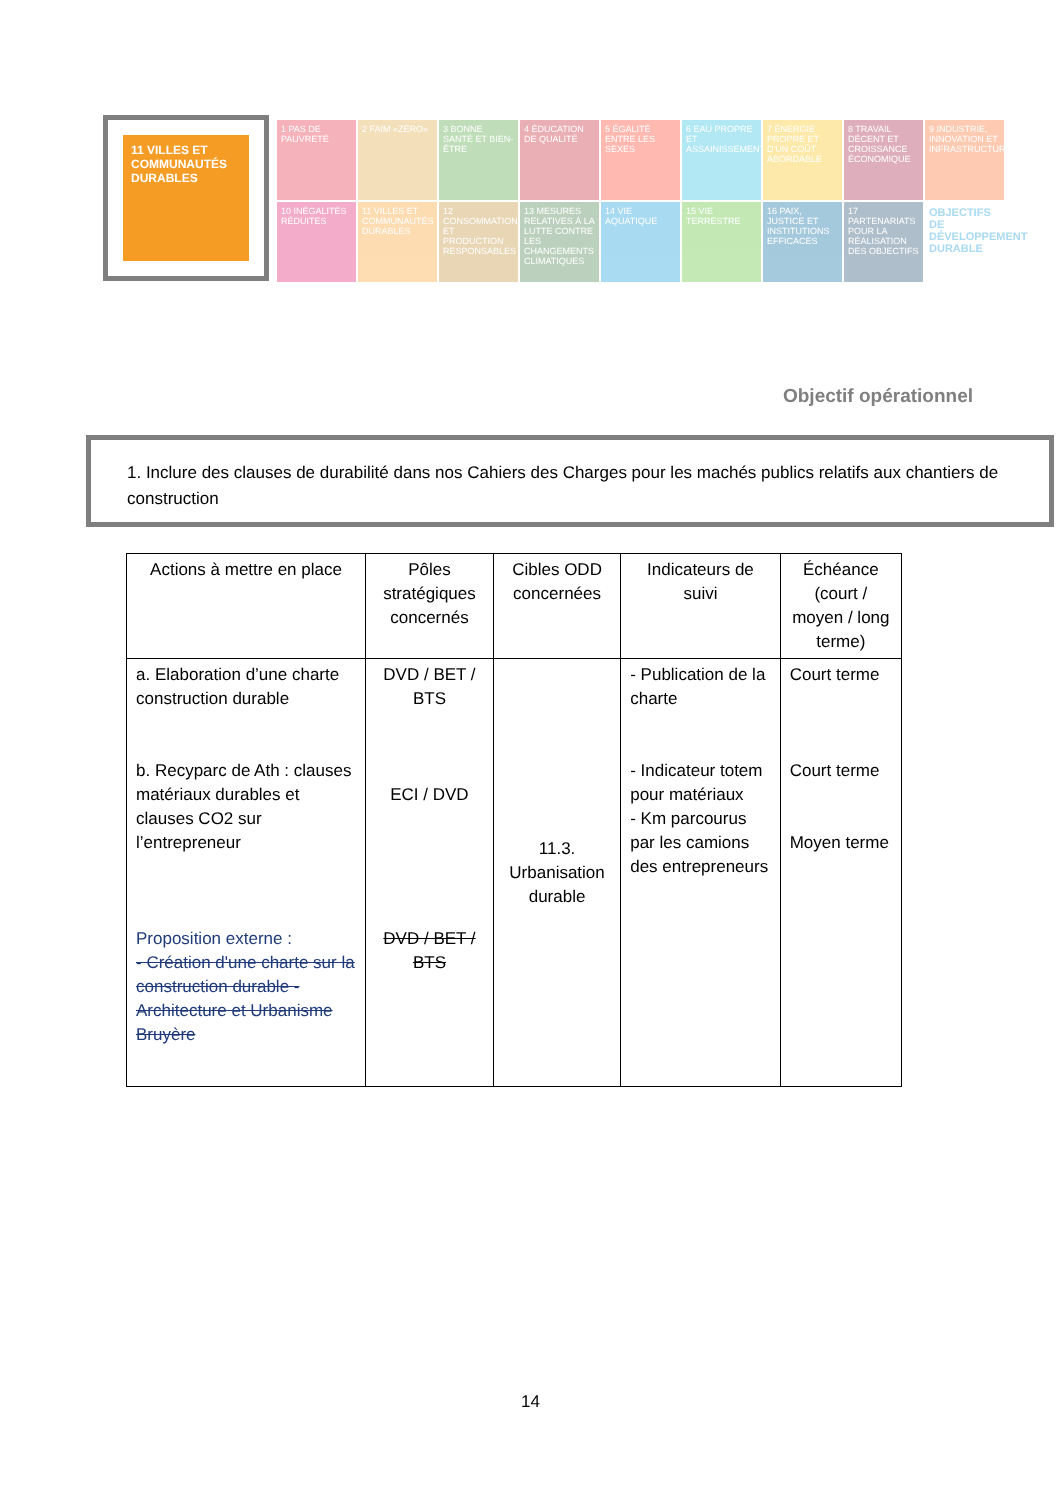11 VILLES ET COMMUNAUTÉS DURABLES
1 PAS DE PAUVRETÉ
2 FAIM «ZÉRO»
3 BONNE SANTÉ ET BIEN-ÊTRE
4 ÉDUCATION DE QUALITÉ
5 ÉGALITÉ ENTRE LES SEXES
6 EAU PROPRE ET ASSAINISSEMENT
7 ÉNERGIE PROPRE ET D'UN COÛT ABORDABLE
8 TRAVAIL DÉCENT ET CROISSANCE ÉCONOMIQUE
9 INDUSTRIE, INNOVATION ET INFRASTRUCTURE
10 INÉGALITÉS RÉDUITES
11 VILLES ET COMMUNAUTÉS DURABLES
12 CONSOMMATION ET PRODUCTION RESPONSABLES
13 MESURES RELATIVES À LA LUTTE CONTRE LES CHANGEMENTS CLIMATIQUES
14 VIE AQUATIQUE
15 VIE TERRESTRE
16 PAIX, JUSTICE ET INSTITUTIONS EFFICACES
17 PARTENARIATS POUR LA RÉALISATION DES OBJECTIFS
OBJECTIFS DE DÉVELOPPEMENT DURABLE
Objectif opérationnel
1. Inclure des clauses de durabilité dans nos Cahiers des Charges pour les machés publics relatifs aux chantiers de construction
| Actions à mettre en place | Pôles stratégiques concernés | Cibles ODD concernées | Indicateurs de suivi | Échéance (court / moyen / long terme) |
| --- | --- | --- | --- | --- |
| a. Elaboration d’une charte construction durable b. Recyparc de Ath : clauses matériaux durables et clauses CO2 sur l’entrepreneur Proposition externe : - Création d'une charte sur la construction durable - Architecture et Urbanisme Bruyère | DVD / BET / BTS ECI / DVD DVD / BET / BTS | 11.3. Urbanisation durable | - Publication de la charte - Indicateur totem pour matériaux - Km parcourus par les camions des entrepreneurs | Court terme Court terme Moyen terme |
14